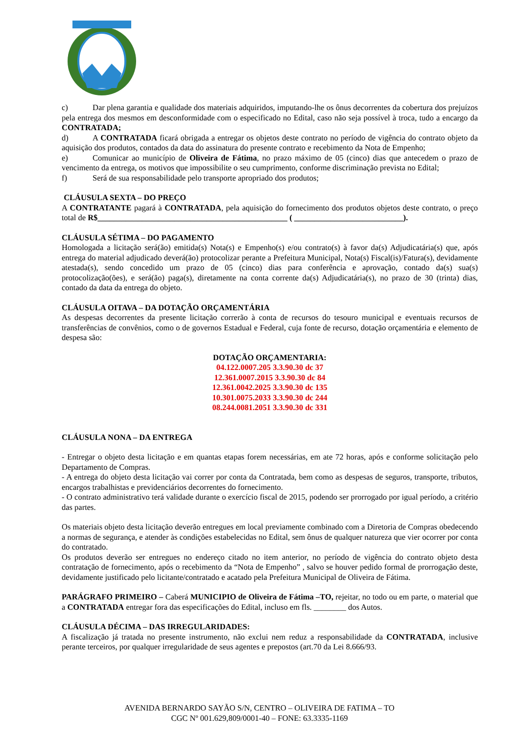c) Dar plena garantia e qualidade dos materiais adquiridos, imputando-lhe os ônus decorrentes da cobertura dos prejuízos pela entrega dos mesmos em desconformidade com o especificado no Edital, caso não seja possível à troca, tudo a encargo da CONTRATADA;
d) A CONTRATADA ficará obrigada a entregar os objetos deste contrato no período de vigência do contrato objeto da aquisição dos produtos, contados da data do assinatura do presente contrato e recebimento da Nota de Empenho;
e) Comunicar ao município de Oliveira de Fátima, no prazo máximo de 05 (cinco) dias que antecedem o prazo de vencimento da entrega, os motivos que impossibilite o seu cumprimento, conforme discriminação prevista no Edital;
f) Será de sua responsabilidade pelo transporte apropriado dos produtos;
CLÁUSULA SEXTA – DO PREÇO
A CONTRATANTE pagará à CONTRATADA, pela aquisição do fornecimento dos produtos objetos deste contrato, o preço total de R$_______________________________________________ ( ___________________________).
CLÁUSULA SÉTIMA – DO PAGAMENTO
Homologada a licitação será(ão) emitida(s) Nota(s) e Empenho(s) e/ou contrato(s) à favor da(s) Adjudicatária(s) que, após entrega do material adjudicado deverá(ão) protocolizar perante a Prefeitura Municipal, Nota(s) Fiscal(is)/Fatura(s), devidamente atestada(s), sendo concedido um prazo de 05 (cinco) dias para conferência e aprovação, contado da(s) sua(s) protocolização(ões), e será(ão) paga(s), diretamente na conta corrente da(s) Adjudicatária(s), no prazo de 30 (trinta) dias, contado da data da entrega do objeto.
CLÁUSULA OITAVA – DA DOTAÇÃO ORÇAMENTÁRIA
As despesas decorrentes da presente licitação correrão à conta de recursos do tesouro municipal e eventuais recursos de transferências de convênios, como o de governos Estadual e Federal, cuja fonte de recurso, dotação orçamentária e elemento de despesa são:
DOTAÇÃO ORÇAMENTARIA:
04.122.0007.205 3.3.90.30 dc 37
12.361.0007.2015 3.3.90.30 dc 84
12.361.0042.2025 3.3.90.30 dc 135
10.301.0075.2033 3.3.90.30 dc 244
08.244.0081.2051 3.3.90.30 dc 331
CLÁUSULA NONA – DA ENTREGA
- Entregar o objeto desta licitação e em quantas etapas forem necessárias, em ate 72 horas, após e conforme solicitação pelo Departamento de Compras.
- A entrega do objeto desta licitação vai correr por conta da Contratada, bem como as despesas de seguros, transporte, tributos, encargos trabalhistas e previdenciários decorrentes do fornecimento.
- O contrato administrativo terá validade durante o exercício fiscal de 2015, podendo ser prorrogado por igual período, a critério das partes.
Os materiais objeto desta licitação deverão entregues em local previamente combinado com a Diretoria de Compras obedecendo a normas de segurança, e atender às condições estabelecidas no Edital, sem ônus de qualquer natureza que vier ocorrer por conta do contratado.
Os produtos deverão ser entregues no endereço citado no item anterior, no período de vigência do contrato objeto desta contratação de fornecimento, após o recebimento da “Nota de Empenho” , salvo se houver pedido formal de prorrogação deste, devidamente justificado pelo licitante/contratado e acatado pela Prefeitura Municipal de Oliveira de Fátima.
PARÁGRAFO PRIMEIRO – Caberá MUNICIPIO de Oliveira de Fátima –TO, rejeitar, no todo ou em parte, o material que a CONTRATADA entregar fora das especificações do Edital, incluso em fls. ________ dos Autos.
CLÁUSULA DÉCIMA – DAS IRREGULARIDADES:
A fiscalização já tratada no presente instrumento, não exclui nem reduz a responsabilidade da CONTRATADA, inclusive perante terceiros, por qualquer irregularidade de seus agentes e prepostos (art.70 da Lei 8.666/93.
AVENIDA BERNARDO SAYÃO S/N, CENTRO – OLIVEIRA DE FATIMA – TO
CGC Nº 001.629,809/0001-40 – FONE: 63.3335-1169